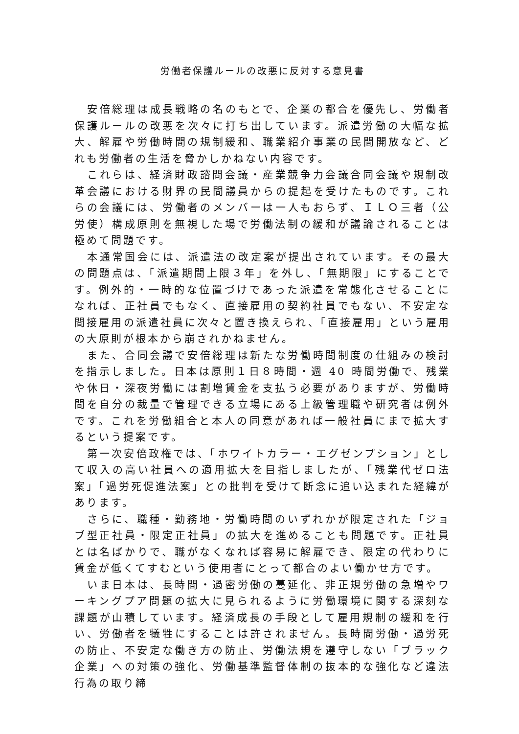労働者保護ルールの改悪に反対する意見書
安倍総理は成長戦略の名のもとで、企業の都合を優先し、労働者保護ルールの改悪を次々に打ち出しています。派遣労働の大幅な拡大、解雇や労働時間の規制緩和、職業紹介事業の民間開放など、どれも労働者の生活を脅かしかねない内容です。
これらは、経済財政諮問会議・産業競争力会議合同会議や規制改革会議における財界の民間議員からの提起を受けたものです。これらの会議には、労働者のメンバーは一人もおらず、ＩＬＯ三者（公労使）構成原則を無視した場で労働法制の緩和が議論されることは極めて問題です。
本通常国会には、派遣法の改定案が提出されています。その最大の問題点は、「派遣期間上限３年」を外し、「無期限」にすることです。例外的・一時的な位置づけであった派遣を常態化させることになれば、正社員でもなく、直接雇用の契約社員でもない、不安定な間接雇用の派遣社員に次々と置き換えられ、「直接雇用」という雇用の大原則が根本から崩されかねません。
また、合同会議で安倍総理は新たな労働時間制度の仕組みの検討を指示しました。日本は原則１日８時間・週 40 時間労働で、残業や休日・深夜労働には割増賃金を支払う必要がありますが、労働時間を自分の裁量で管理できる立場にある上級管理職や研究者は例外です。これを労働組合と本人の同意があれば一般社員にまで拡大するという提案です。
第一次安倍政権では、「ホワイトカラー・エグゼンプション」として収入の高い社員への適用拡大を目指しましたが、「残業代ゼロ法案」「過労死促進法案」との批判を受けて断念に追い込まれた経緯があります。
さらに、職種・勤務地・労働時間のいずれかが限定された「ジョブ型正社員・限定正社員」の拡大を進めることも問題です。正社員とは名ばかりで、職がなくなれば容易に解雇でき、限定の代わりに賃金が低くてすむという使用者にとって都合のよい働かせ方です。
いま日本は、長時間・過密労働の蔓延化、非正規労働の急増やワーキングプア問題の拡大に見られるように労働環境に関する深刻な課題が山積しています。経済成長の手段として雇用規制の緩和を行い、労働者を犠牲にすることは許されません。長時間労働・過労死の防止、不安定な働き方の防止、労働法規を遵守しない「ブラック企業」への対策の強化、労働基準監督体制の抜本的な強化など違法行為の取り締